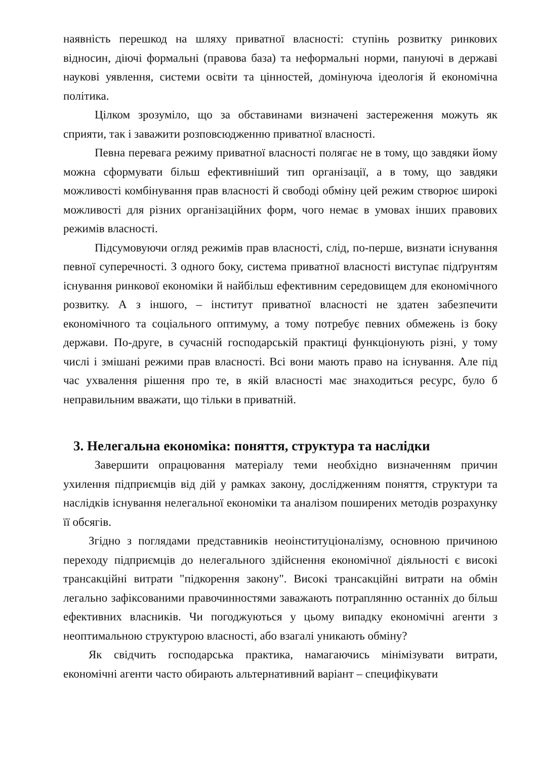наявність перешкод на шляху приватної власності: ступінь розвитку ринкових відносин, діючі формальні (правова база) та неформальні норми, пануючі в державі наукові уявлення, системи освіти та цінностей, домінуюча ідеологія й економічна політика.
Цілком зрозуміло, що за обставинами визначені застереження можуть як сприяти, так і заважити розповсюдженню приватної власності.
Певна перевага режиму приватної власності полягає не в тому, що завдяки йому можна сформувати більш ефективніший тип організації, а в тому, що завдяки можливості комбінування прав власності й свободі обміну цей режим створює широкі можливості для різних організаційних форм, чого немає в умовах інших правових режимів власності.
Підсумовуючи огляд режимів прав власності, слід, по-перше, визнати існування певної суперечності. З одного боку, система приватної власності виступає підґрунтям існування ринкової економіки й найбільш ефективним середовищем для економічного розвитку. А з іншого, – інститут приватної власності не здатен забезпечити економічного та соціального оптимуму, а тому потребує певних обмежень із боку держави. По-друге, в сучасній господарській практиці функціонують різні, у тому числі і змішані режими прав власності. Всі вони мають право на існування. Але під час ухвалення рішення про те, в якій власності має знаходиться ресурс, було б неправильним вважати, що тільки в приватній.
3. Нелегальна економіка: поняття, структура та наслідки
Завершити опрацювання матеріалу теми необхідно визначенням причин ухилення підприємців від дій у рамках закону, дослідженням поняття, структури та наслідків існування нелегальної економіки та аналізом поширених методів розрахунку її обсягів.
Згідно з поглядами представників неоінституціоналізму, основною причиною переходу підприємців до нелегального здійснення економічної діяльності є високі трансакційні витрати "підкорення закону". Високі трансакційні витрати на обмін легально зафіксованими правочинностями заважають потраплянню останніх до більш ефективних власників. Чи погоджуються у цьому випадку економічні агенти з неоптимальною структурою власності, або взагалі уникають обміну?
Як свідчить господарська практика, намагаючись мінімізувати витрати, економічні агенти часто обирають альтернативний варіант – специфікувати